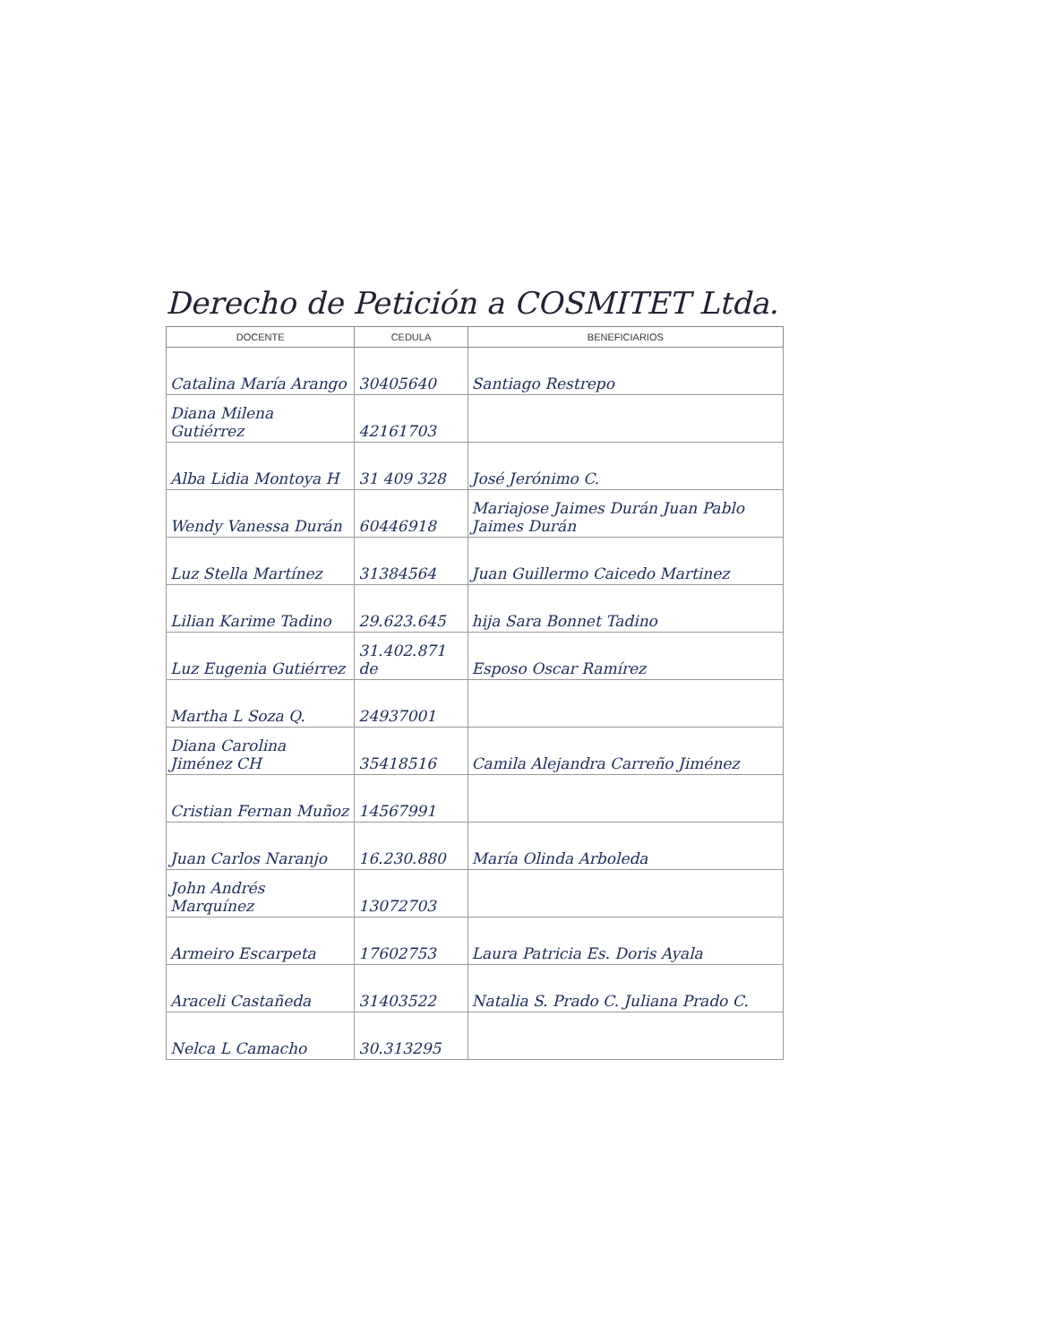Derecho de Petición a COSMITET Ltda.
| DOCENTE | CEDULA | BENEFICIARIOS |
| --- | --- | --- |
| Catalina María Arango | 30405640 | Santiago Restrepo |
| Diana Milena Gutiérrez | 42161703 | |
| Alba Lidia Montoya H | 31 409 328 | José Jerónimo C. |
| Wendy Vanessa Durán | 60446918 | Mariajose Jaimes Durán Juan Pablo Jaimes Durán |
| Luz Stella Martínez | 31384564 | Juan Guillermo Caicedo Martinez |
| Lilian Karime Tadino | 29.623.645 | hija Sara Bonnet Tadino |
| Luz Eugenia Gutiérrez | 31.402.871 de | Esposo Oscar Ramírez |
| Martha L Soza Q. | 24937001 | |
| Diana Carolina Jiménez CH | 35418516 | Camila Alejandra Carreño Jiménez |
| Cristian Fernan Muñoz | 14567991 | |
| Juan Carlos Naranjo | 16.230.880 | María Olinda Arboleda |
| John Andrés Marquínez | 13072703 | |
| Armeiro Escarpeta | 17602753 | Laura Patricia Es. Doris Ayala |
| Araceli Castañeda | 31403522 | Natalia S. Prado C. Juliana Prado C. |
| Nelca L Camacho | 30.313295 | |